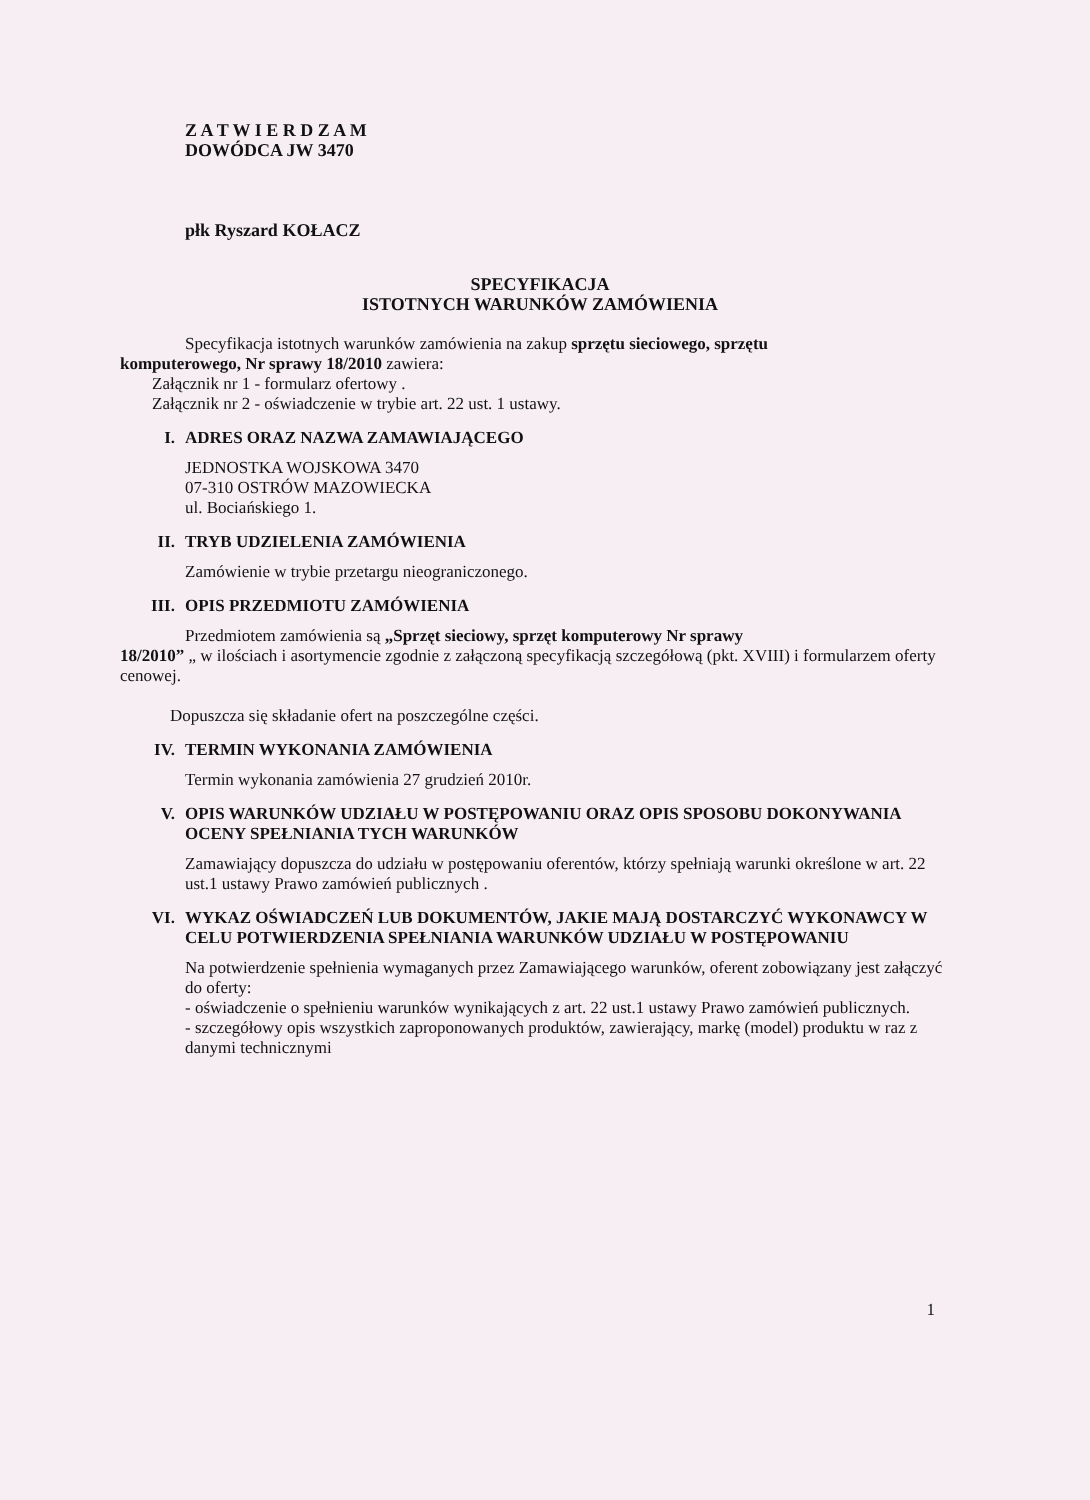Z A T W I E R D Z A M
DOWÓDCA JW 3470
płk Ryszard KOŁACZ
SPECYFIKACJA
ISTOTNYCH WARUNKÓW ZAMÓWIENIA
Specyfikacja istotnych warunków zamówienia na zakup sprzętu sieciowego, sprzętu
komputerowego, Nr sprawy 18/2010 zawiera:
Załącznik nr 1 - formularz ofertowy .
Załącznik nr 2 - oświadczenie w trybie art. 22 ust. 1 ustawy.
I. ADRES ORAZ NAZWA ZAMAWIAJĄCEGO
JEDNOSTKA WOJSKOWA 3470
07-310 OSTRÓW MAZOWIECKA
ul. Bociańskiego 1.
II. TRYB UDZIELENIA ZAMÓWIENIA
Zamówienie w trybie przetargu nieograniczonego.
III. OPIS PRZEDMIOTU ZAMÓWIENIA
Przedmiotem zamówienia są „Sprzęt sieciowy, sprzęt komputerowy Nr sprawy
18/2010” „ w ilościach i asortymencie zgodnie z załączoną specyfikacją szczegółową (pkt. XVIII) i formularzem oferty cenowej.
Dopuszcza się składanie ofert na poszczególne części.
IV. TERMIN WYKONANIA ZAMÓWIENIA
Termin wykonania zamówienia 27 grudzień 2010r.
V. OPIS WARUNKÓW UDZIAŁU W POSTĘPOWANIU ORAZ OPIS SPOSOBU DOKONYWANIA OCENY SPEŁNIANIA TYCH WARUNKÓW
Zamawiający dopuszcza do udziału w postępowaniu oferentów, którzy spełniają warunki określone w art. 22 ust.1 ustawy Prawo zamówień publicznych .
VI. WYKAZ OŚWIADCZEŃ LUB DOKUMENTÓW, JAKIE MAJĄ DOSTARCZYĆ WYKONAWCY W CELU POTWIERDZENIA SPEŁNIANIA WARUNKÓW UDZIAŁU W POSTĘPOWANIU
Na potwierdzenie spełnienia wymaganych przez Zamawiającego warunków, oferent zobowiązany jest załączyć do oferty:
- oświadczenie o spełnieniu warunków wynikających z art. 22 ust.1 ustawy Prawo zamówień publicznych.
- szczegółowy opis wszystkich zaproponowanych produktów, zawierający, markę (model) produktu w raz z danymi technicznymi
1